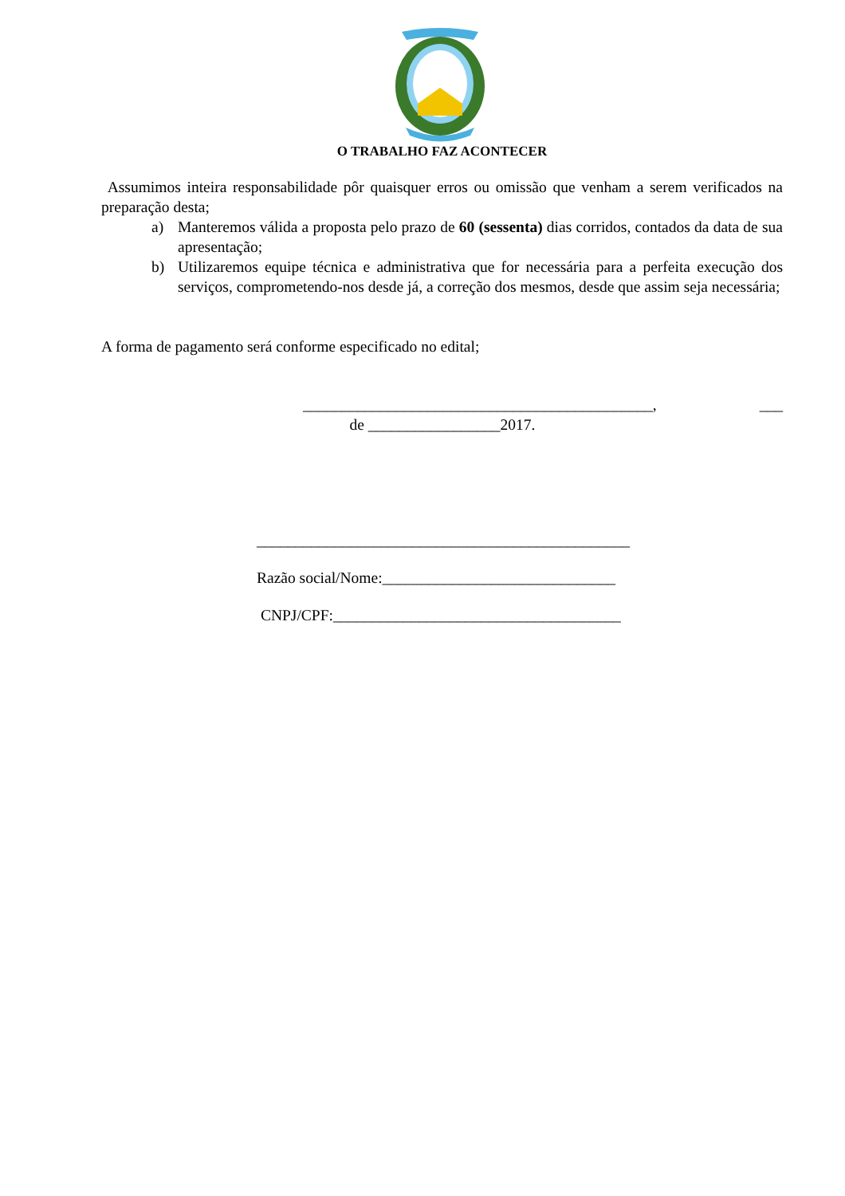O TRABALHO FAZ ACONTECER
Assumimos inteira responsabilidade pôr quaisquer erros ou omissão que venham a serem verificados na preparação desta;
a) Manteremos válida a proposta pelo prazo de 60 (sessenta) dias corridos, contados da data de sua apresentação;
b) Utilizaremos equipe técnica e administrativa que for necessária para a perfeita execução dos serviços, comprometendo-nos desde já, a correção dos mesmos, desde que assim seja necessária;
A forma de pagamento será conforme especificado no edital;
_____________________________________________, ___ de _________________2017.
________________________________________________
Razão social/Nome:______________________________
CNPJ/CPF:_____________________________________